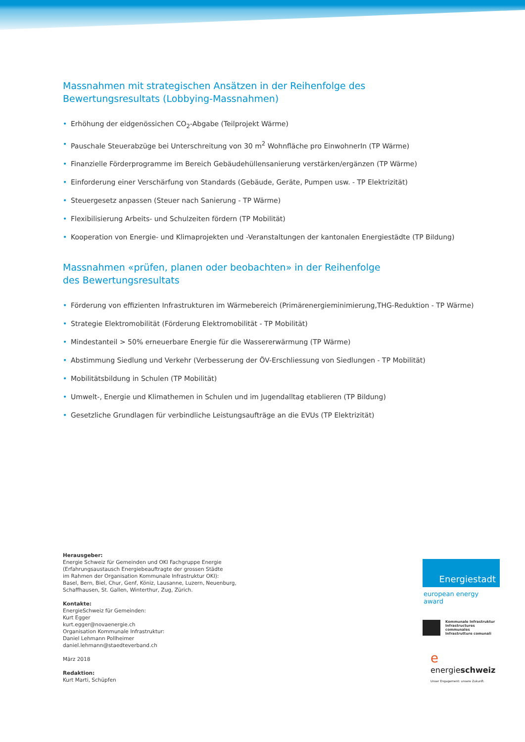Massnahmen mit strategischen Ansätzen in der Reihenfolge des
Bewertungsresultats (Lobbying-Massnahmen)
• Erhöhung der eidgenössichen CO<sub>2</sub>-Abgabe (Teilprojekt Wärme)
• Pauschale Steuerabzüge bei Unterschreitung von 30 m<sup>2</sup> Wohnfläche pro EinwohnerIn (TP Wärme)
• Finanzielle Förderprogramme im Bereich Gebäudehüllensanierung verstärken/ergänzen (TP Wärme)
• Einforderung einer Verschärfung von Standards (Gebäude, Geräte, Pumpen usw. - TP Elektrizität)
• Steuergesetz anpassen (Steuer nach Sanierung - TP Wärme)
• Flexibilisierung Arbeits- und Schulzeiten fördern (TP Mobilität)
• Kooperation von Energie- und Klimaprojekten und -Veranstaltungen der kantonalen Energiestädte (TP Bildung)
Massnahmen «prüfen, planen oder beobachten» in der Reihenfolge
des Bewertungsresultats
• Förderung von effizienten Infrastrukturen im Wärmebereich (Primärenergieminimierung,THG-Reduktion - TP Wärme)
• Strategie Elektromobilität (Förderung Elektromobilität - TP Mobilität)
• Mindestanteil > 50% erneuerbare Energie für die Wassererwärmung (TP Wärme)
• Abstimmung Siedlung und Verkehr (Verbesserung der ÖV-Erschliessung von Siedlungen - TP Mobilität)
• Mobilitätsbildung in Schulen (TP Mobilität)
• Umwelt-, Energie und Klimathemen in Schulen und im Jugendalltag etablieren (TP Bildung)
• Gesetzliche Grundlagen für verbindliche Leistungsaufträge an die EVUs (TP Elektrizität)
Herausgeber:
Energie Schweiz für Gemeinden und OKI Fachgruppe Energie
(Erfahrungsaustausch Energiebeauftragte der grossen Städte
im Rahmen der Organisation Kommunale Infrastruktur OKI):
Basel, Bern, Biel, Chur, Genf, Köniz, Lausanne, Luzern, Neuenburg,
Schaffhausen, St. Gallen, Winterthur, Zug, Zürich.
Kontakte:
EnergieSchweiz für Gemeinden:
Kurt Egger
kurt.egger@novaenergie.ch
Organisation Kommunale Infrastruktur:
Daniel Lehmann Pollheimer
daniel.lehmann@staedteverband.ch
März 2018
Redaktion:
Kurt Marti, Schüpfen
Energiestadt
european energy award
Kommunale Infrastruktur
Infrastructures communales
Infrastrutture comunali
e energieschweiz
Unser Engagement: unsere Zukunft.